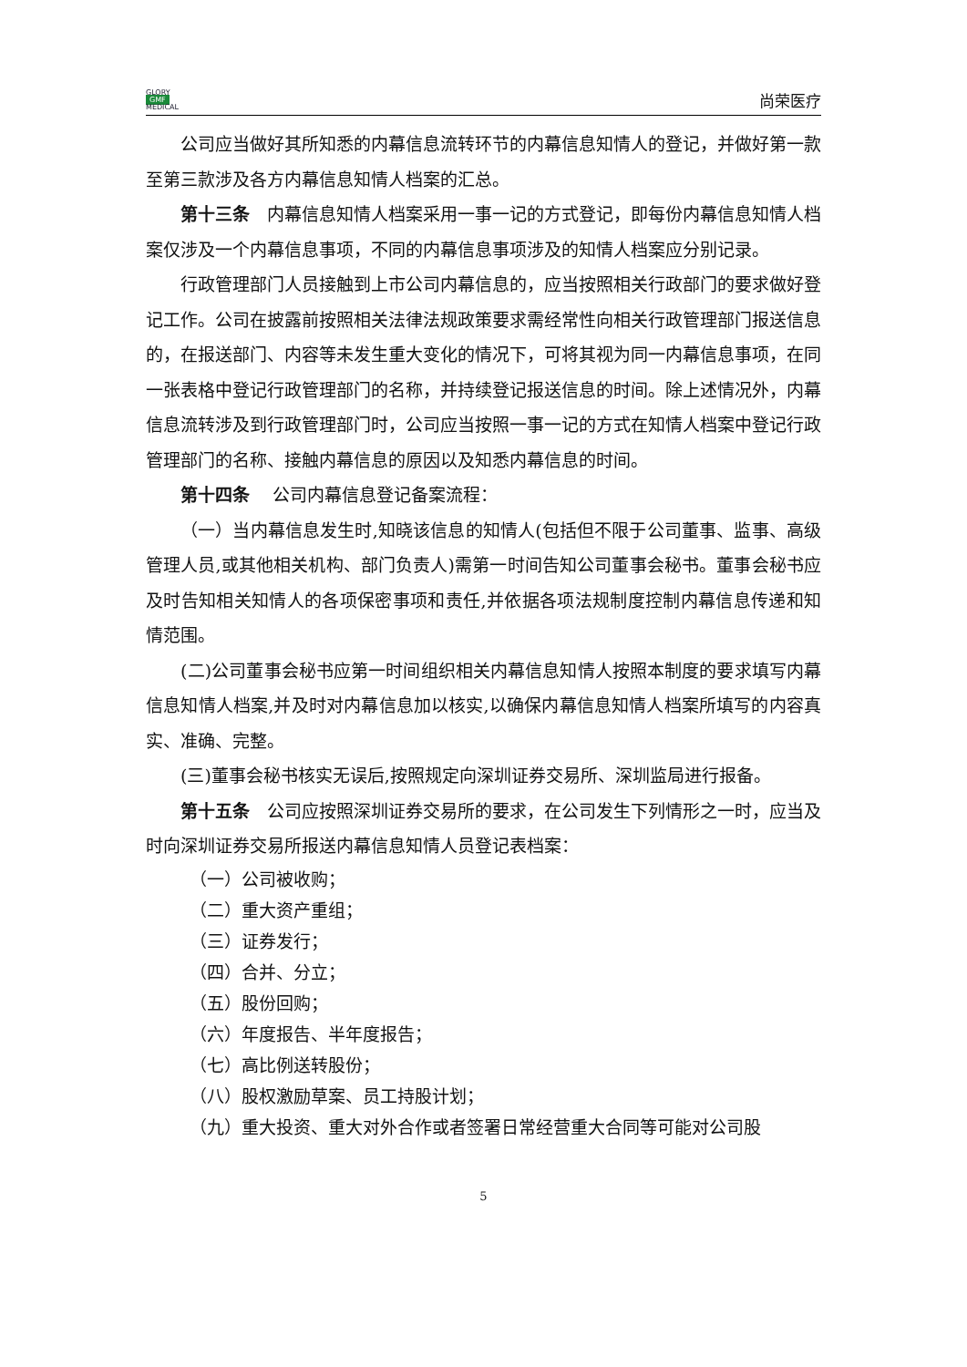GLORY
GMF
MEDICAL
尚荣医疗
公司应当做好其所知悉的内幕信息流转环节的内幕信息知情人的登记，并做好第一款至第三款涉及各方内幕信息知情人档案的汇总。
第十三条　内幕信息知情人档案采用一事一记的方式登记，即每份内幕信息知情人档案仅涉及一个内幕信息事项，不同的内幕信息事项涉及的知情人档案应分别记录。
行政管理部门人员接触到上市公司内幕信息的，应当按照相关行政部门的要求做好登记工作。公司在披露前按照相关法律法规政策要求需经常性向相关行政管理部门报送信息的，在报送部门、内容等未发生重大变化的情况下，可将其视为同一内幕信息事项，在同一张表格中登记行政管理部门的名称，并持续登记报送信息的时间。除上述情况外，内幕信息流转涉及到行政管理部门时，公司应当按照一事一记的方式在知情人档案中登记行政管理部门的名称、接触内幕信息的原因以及知悉内幕信息的时间。
第十四条　 公司内幕信息登记备案流程：
（一）当内幕信息发生时,知晓该信息的知情人(包括但不限于公司董事、监事、高级管理人员,或其他相关机构、部门负责人)需第一时间告知公司董事会秘书。董事会秘书应及时告知相关知情人的各项保密事项和责任,并依据各项法规制度控制内幕信息传递和知情范围。
(二)公司董事会秘书应第一时间组织相关内幕信息知情人按照本制度的要求填写内幕信息知情人档案,并及时对内幕信息加以核实,以确保内幕信息知情人档案所填写的内容真实、准确、完整。
(三)董事会秘书核实无误后,按照规定向深圳证券交易所、深圳监局进行报备。
第十五条　公司应按照深圳证券交易所的要求，在公司发生下列情形之一时，应当及时向深圳证券交易所报送内幕信息知情人员登记表档案：
（一）公司被收购；
（二）重大资产重组；
（三）证券发行；
（四）合并、分立；
（五）股份回购；
（六）年度报告、半年度报告；
（七）高比例送转股份；
（八）股权激励草案、员工持股计划；
（九）重大投资、重大对外合作或者签署日常经营重大合同等可能对公司股
5